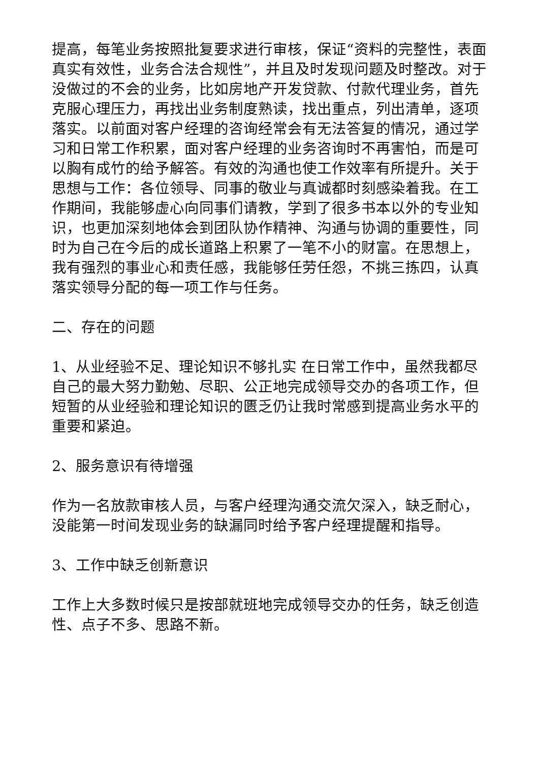提高，每笔业务按照批复要求进行审核，保证“资料的完整性，表面真实有效性，业务合法合规性”，并且及时发现问题及时整改。对于没做过的不会的业务，比如房地产开发贷款、付款代理业务，首先克服心理压力，再找出业务制度熟读，找出重点，列出清单，逐项落实。以前面对客户经理的咨询经常会有无法答复的情况，通过学习和日常工作积累，面对客户经理的业务咨询时不再害怕，而是可以胸有成竹的给予解答。有效的沟通也使工作效率有所提升。关于思想与工作：各位领导、同事的敬业与真诚都时刻感染着我。在工作期间，我能够虚心向同事们请教，学到了很多书本以外的专业知识，也更加深刻地体会到团队协作精神、沟通与协调的重要性，同时为自己在今后的成长道路上积累了一笔不小的财富。在思想上，我有强烈的事业心和责任感，我能够任劳任怨，不挑三拣四，认真落实领导分配的每一项工作与任务。
二、存在的问题
1、从业经验不足、理论知识不够扎实 在日常工作中，虽然我都尽自己的最大努力勤勉、尽职、公正地完成领导交办的各项工作，但短暂的从业经验和理论知识的匮乏仍让我时常感到提高业务水平的重要和紧迫。
2、服务意识有待增强
作为一名放款审核人员，与客户经理沟通交流欠深入，缺乏耐心，没能第一时间发现业务的缺漏同时给予客户经理提醒和指导。
3、工作中缺乏创新意识
工作上大多数时候只是按部就班地完成领导交办的任务，缺乏创造性、点子不多、思路不新。